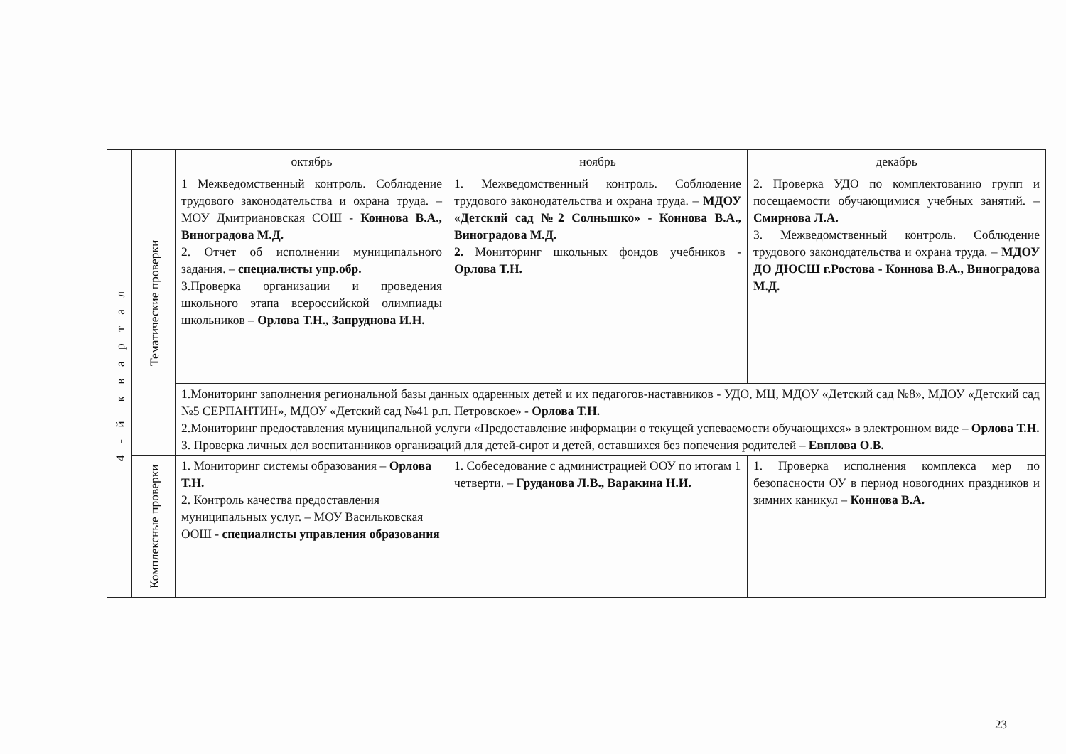| 4 - й к в а р т а л | Тематические проверки | октябрь | ноябрь | декабрь |
| | | 1 Межведомственный контроль. Соблюдение трудового законодательства и охрана труда. –МОУ Дмитриановская СОШ - Коннова В.А., Виноградова М.Д. 2. Отчет об исполнении муниципального задания. – специалисты упр.обр. 3.Проверка организации и проведения школьного этапа всероссийской олимпиады школьников – Орлова Т.Н., Запруднова И.Н. | 1. Межведомственный контроль. Соблюдение трудового законодательства и охрана труда. – МДОУ «Детский сад №2 Солнышко» - Коннова В.А., Виноградова М.Д. 2. Мониторинг школьных фондов учебников - Орлова Т.Н. | 2. Проверка УДО по комплектованию групп и посещаемости обучающимися учебных занятий. – Смирнова Л.А. 3. Межведомственный контроль. Соблюдение трудового законодательства и охрана труда. – МДОУ ДО ДЮСШ г.Ростова - Коннова В.А., Виноградова М.Д. |
| | | 1.Мониторинг заполнения региональной базы данных одаренных детей и их педагогов-наставников - УДО, МЦ, МДОУ «Детский сад №8», МДОУ «Детский сад №5 СЕРПАНТИН», МДОУ «Детский сад №41 р.п. Петровское» - Орлова Т.Н. 2.Мониторинг предоставления муниципальной услуги «Предоставление информации о текущей успеваемости обучающихся» в электронном виде – Орлова Т.Н. 3. Проверка личных дел воспитанников организаций для детей-сирот и детей, оставшихся без попечения родителей – Евплова О.В. | | |
| | Комплексные проверки | 1. Мониторинг системы образования – Орлова Т.Н. 2. Контроль качества предоставления муниципальных услуг. – МОУ Васильковская ООШ - специалисты управления образования | 1. Собеседование с администрацией ООУ по итогам 1 четверти. – Груданова Л.В., Варакина Н.И. | 1. Проверка исполнения комплекса мер по безопасности ОУ в период новогодних праздников и зимних каникул – Коннова В.А. |
23